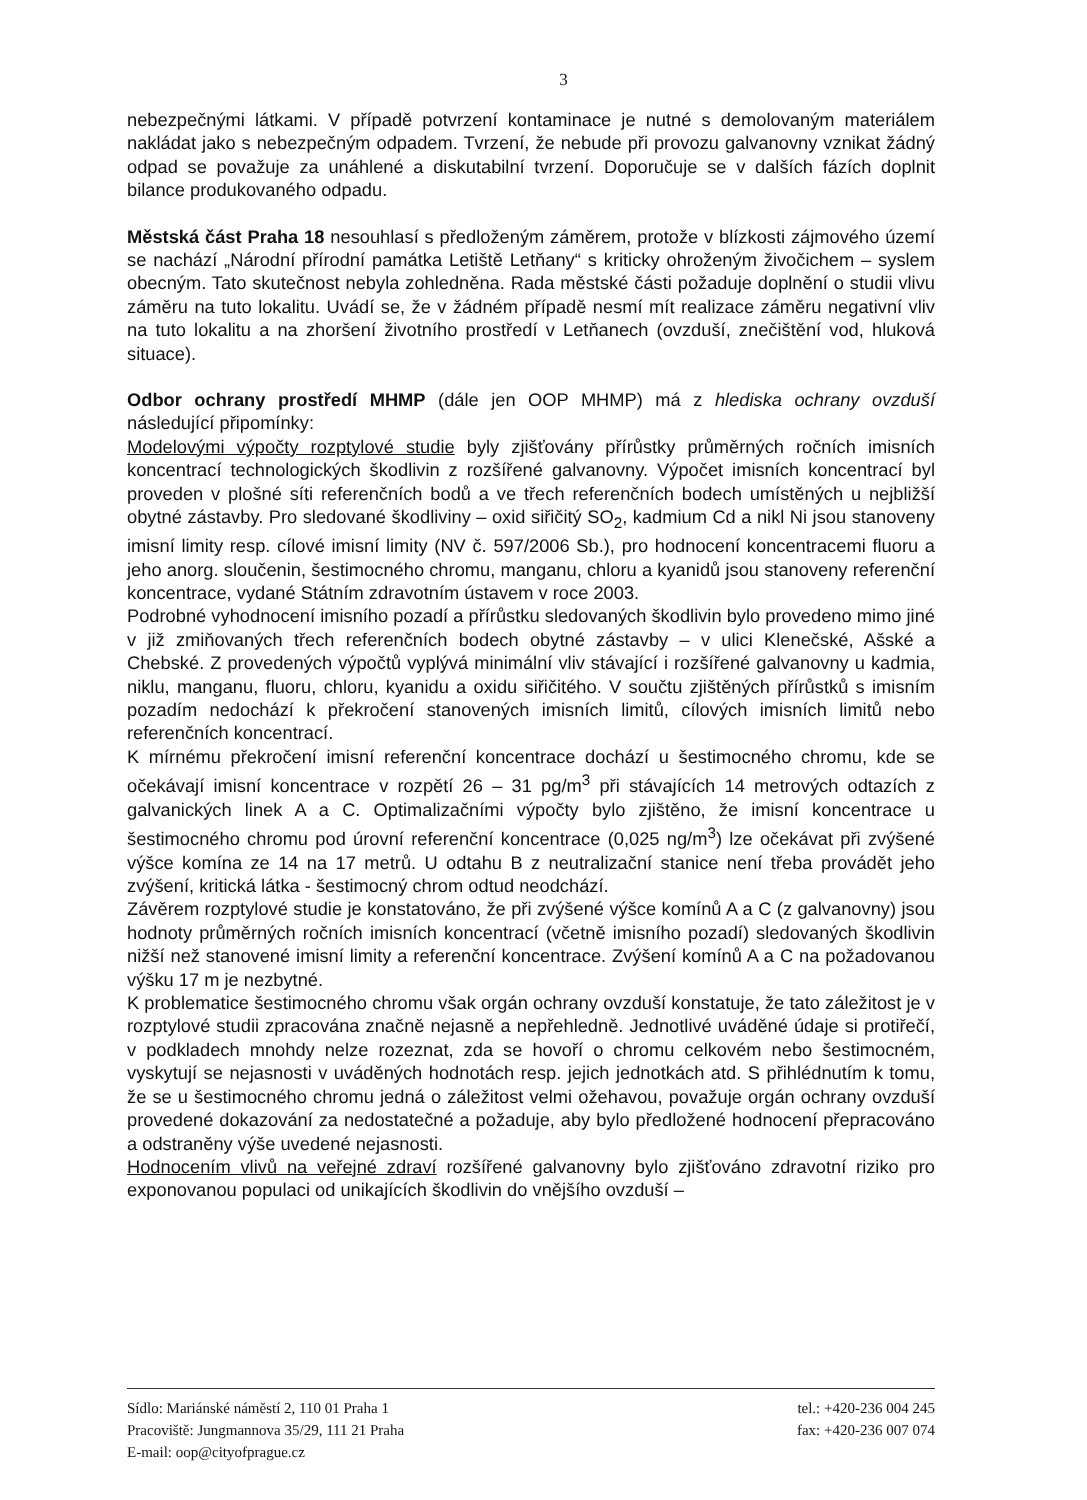3
nebezpečnými látkami. V případě potvrzení kontaminace je nutné s demolovaným materiálem nakládat jako s nebezpečným odpadem. Tvrzení, že nebude při provozu galvanovny vznikat žádný odpad se považuje za unáhlené a diskutabilní tvrzení. Doporučuje se v dalších fázích doplnit bilance produkovaného odpadu.
Městská část Praha 18 nesouhlasí s předloženým záměrem, protože v blízkosti zájmového území se nachází „Národní přírodní památka Letiště Letňany“ s kriticky ohroženým živočichem – syslem obecným. Tato skutečnost nebyla zohledněna. Rada městské části požaduje doplnění o studii vlivu záměru na tuto lokalitu. Uvádí se, že v žádném případě nesmí mít realizace záměru negativní vliv na tuto lokalitu a na zhoršení životního prostředí v Letňanech (ovzduší, znečištění vod, hluková situace).
Odbor ochrany prostředí MHMP (dále jen OOP MHMP) má z hlediska ochrany ovzduší následující připomínky:
Modelovými výpočty rozptylové studie byly zjišťovány přírůstky průměrných ročních imisních koncentrací technologických škodlivin z rozšířené galvanovny. Výpočet imisních koncentrací byl proveden v plošné síti referenčních bodů a ve třech referenčních bodech umístěných u nejbližší obytné zástavby. Pro sledované škodliviny – oxid siřičitý SO<sub>2</sub>, kadmium Cd a nikl Ni jsou stanoveny imisní limity resp. cílové imisní limity (NV č. 597/2006 Sb.), pro hodnocení koncentracemi fluoru a jeho anorg. sloučenin, šestimocného chromu, manganu, chloru a kyanidů jsou stanoveny referenční koncentrace, vydané Státním zdravotním ústavem v roce 2003.
Podrobné vyhodnocení imisního pozadí a přírůstku sledovaných škodlivin bylo provedeno mimo jiné v již zmiňovaných třech referenčních bodech obytné zástavby – v ulici Klenečské, Ašské a Chebské. Z provedených výpočtů vyplývá minimální vliv stávající i rozšířené galvanovny u kadmia, niklu, manganu, fluoru, chloru, kyanidu a oxidu siřičitého. V součtu zjištěných přírůstků s imisním pozadím nedochází k překročení stanovených imisních limitů, cílových imisních limitů nebo referenčních koncentrací.
K mírnému překročení imisní referenční koncentrace dochází u šestimocného chromu, kde se očekávají imisní koncentrace v rozpětí 26 – 31 pg/m<sup>3</sup> při stávajících 14 metrových odtazích z galvanických linek A a C. Optimalizačními výpočty bylo zjištěno, že imisní koncentrace u šestimocného chromu pod úrovní referenční koncentrace (0,025 ng/m<sup>3</sup>) lze očekávat při zvýšené výšce komína ze 14 na 17 metrů. U odtahu B z neutralizační stanice není třeba provádět jeho zvýšení, kritická látka - šestimocný chrom odtud neodchází.
Závěrem rozptylové studie je konstatováno, že při zvýšené výšce komínů A a C (z galvanovny) jsou hodnoty průměrných ročních imisních koncentrací (včetně imisního pozadí) sledovaných škodlivin nižší než stanovené imisní limity a referenční koncentrace. Zvýšení komínů A a C na požadovanou výšku 17 m je nezbytné.
K problematice šestimocného chromu však orgán ochrany ovzduší konstatuje, že tato záležitost je v rozptylové studii zpracována značně nejasně a nepřehledně. Jednotlivé uváděné údaje si protiřečí, v podkladech mnohdy nelze rozeznat, zda se hovoří o chromu celkovém nebo šestimocném, vyskytují se nejasnosti v uváděných hodnotách resp. jejich jednotkách atd. S přihlédnutím k tomu, že se u šestimocného chromu jedná o záležitost velmi ožehavou, považuje orgán ochrany ovzduší provedené dokazování za nedostatečné a požaduje, aby bylo předložené hodnocení přepracováno a odstraněny výše uvedené nejasnosti.
Hodnocením vlivů na veřejné zdraví rozšířené galvanovny bylo zjišťováno zdravotní riziko pro exponovanou populaci od unikajících škodlivin do vnějšího ovzduší –
Sídlo: Mariánské náměstí 2, 110 01 Praha 1 tel.: +420-236 004 245
Pracoviště: Jungmannova 35/29, 111 21 Praha fax: +420-236 007 074
E-mail: oop@cityofprague.cz